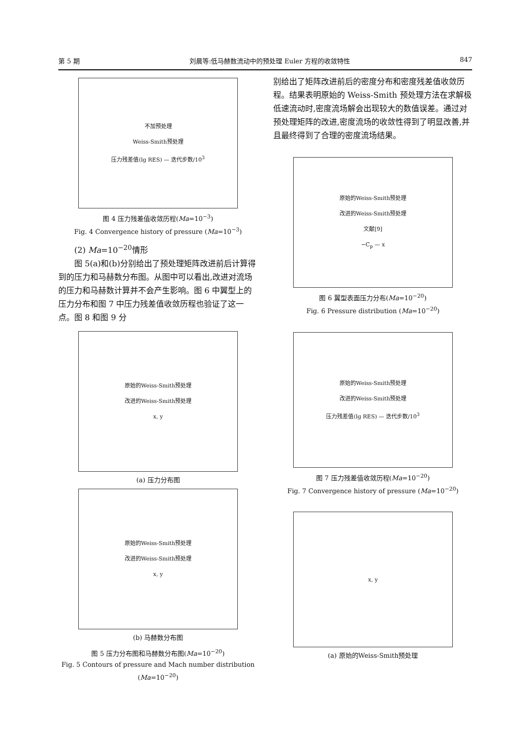第 5 期 刘晨等:低马赫数流动中的预处理 Euler 方程的收敛特性 847
不加预处理
Weiss-Smith预处理
压力残差值(lg RES) — 迭代步数/10<sup>3</sup>
图 4 压力残差值收敛历程(Ma=10<sup>−3</sup>)
Fig. 4 Convergence history of pressure (Ma=10<sup>−3</sup>)
(2) Ma=10<sup>−20</sup>情形
图 5(a)和(b)分别给出了预处理矩阵改进前后计算得到的压力和马赫数分布图。从图中可以看出,改进对流场的压力和马赫数计算并不会产生影响。图 6 中翼型上的压力分布和图 7 中压力残差值收敛历程也验证了这一点。图 8 和图 9 分
原始的Weiss-Smith预处理
改进的Weiss-Smith预处理
x, y
(a) 压力分布图
原始的Weiss-Smith预处理
改进的Weiss-Smith预处理
x, y
(b) 马赫数分布图
图 5 压力分布图和马赫数分布图(Ma=10<sup>−20</sup>)
Fig. 5 Contours of pressure and Mach number distribution (Ma=10<sup>−20</sup>)
别给出了矩阵改进前后的密度分布和密度残差值收敛历程。结果表明原始的 Weiss-Smith 预处理方法在求解极低速流动时,密度流场解会出现较大的数值误差。通过对预处理矩阵的改进,密度流场的收敛性得到了明显改善,并且最终得到了合理的密度流场结果。
原始的Weiss-Smith预处理
改进的Weiss-Smith预处理
文献[9]
−C<sub>p</sub> — x
图 6 翼型表面压力分布(Ma=10<sup>−20</sup>)
Fig. 6 Pressure distribution (Ma=10<sup>−20</sup>)
原始的Weiss-Smith预处理
改进的Weiss-Smith预处理
压力残差值(lg RES) — 迭代步数/10<sup>3</sup>
图 7 压力残差值收敛历程(Ma=10<sup>−20</sup>)
Fig. 7 Convergence history of pressure (Ma=10<sup>−20</sup>)
x, y
(a) 原始的Weiss-Smith预处理